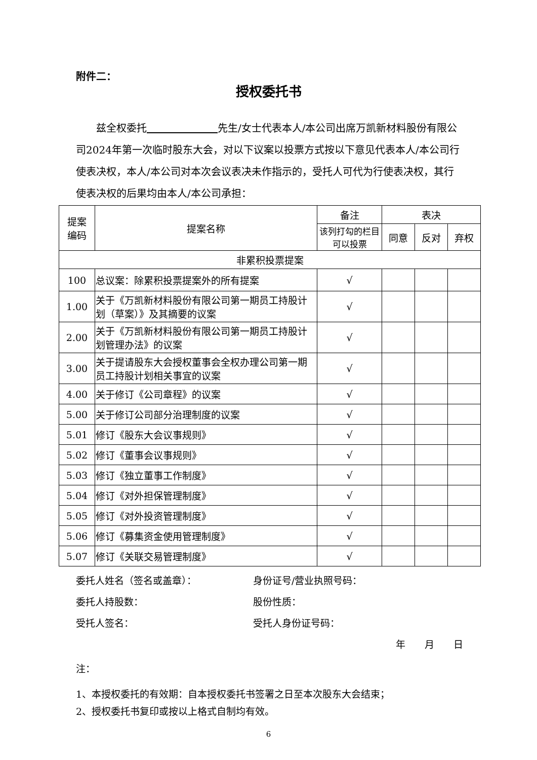附件二：
授权委托书
兹全权委托        先生/女士代表本人/本公司出席万凯新材料股份有限公司2024年第一次临时股东大会，对以下议案以投票方式按以下意见代表本人/本公司行使表决权，本人/本公司对本次会议表决未作指示的，受托人可代为行使表决权，其行使表决权的后果均由本人/本公司承担：
| 提案 编码 | 提案名称 | 备注 | 表决 | | |
| --- | --- | --- | --- | --- | --- |
| | | 该列打勾的栏目可以投票 | 同意 | 反对 | 弃权 |
| 非累积投票提案 | | | | | |
| 100 | 总议案：除累积投票提案外的所有提案 | √ | | | |
| 1.00 | 关于《万凯新材料股份有限公司第一期员工持股计划（草案）》及其摘要的议案 | √ | | | |
| 2.00 | 关于《万凯新材料股份有限公司第一期员工持股计划管理办法》的议案 | √ | | | |
| 3.00 | 关于提请股东大会授权董事会全权办理公司第一期员工持股计划相关事宜的议案 | √ | | | |
| 4.00 | 关于修订《公司章程》的议案 | √ | | | |
| 5.00 | 关于修订公司部分治理制度的议案 | √ | | | |
| 5.01 | 修订《股东大会议事规则》 | √ | | | |
| 5.02 | 修订《董事会议事规则》 | √ | | | |
| 5.03 | 修订《独立董事工作制度》 | √ | | | |
| 5.04 | 修订《对外担保管理制度》 | √ | | | |
| 5.05 | 修订《对外投资管理制度》 | √ | | | |
| 5.06 | 修订《募集资金使用管理制度》 | √ | | | |
| 5.07 | 修订《关联交易管理制度》 | √ | | | |
委托人姓名（签名或盖章）： 身份证号/营业执照号码：
委托人持股数： 股份性质：
受托人签名： 受托人身份证号码：
年  月  日
注：
1、本授权委托的有效期：自本授权委托书签署之日至本次股东大会结束；
2、授权委托书复印或按以上格式自制均有效。
6